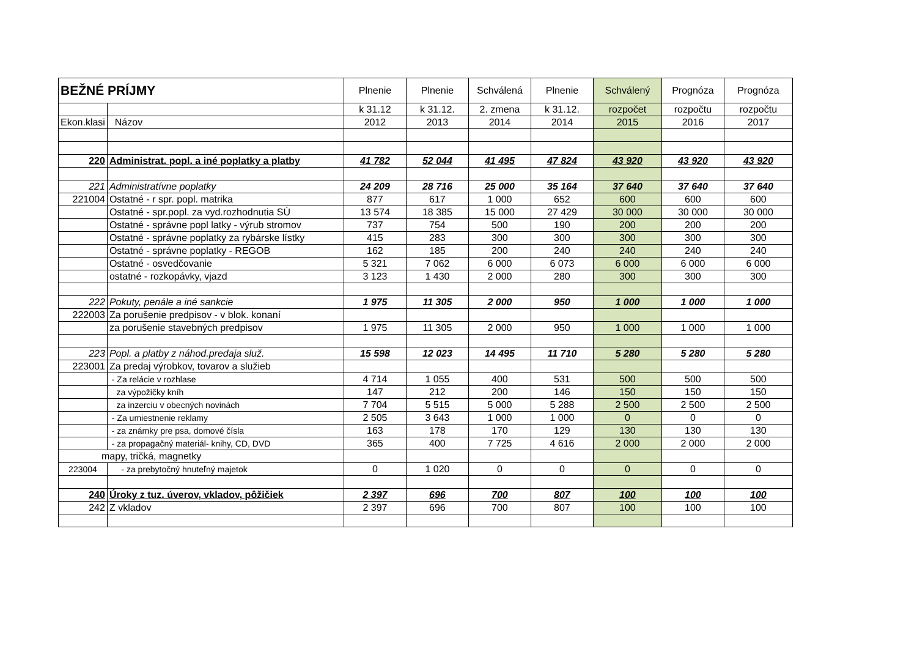| BEŽNÉ PRÍJMY | | Plnenie | Plnenie | Schválená | Plnenie | Schválený | Prognóza | Prognóza |
| --- | --- | --- | --- | --- | --- | --- | --- | --- |
| | | k 31.12 | k 31.12. | 2. zmena | k 31.12. | rozpočet | rozpočtu | rozpočtu |
| Ekon.klasi | Názov | 2012 | 2013 | 2014 | 2014 | 2015 | 2016 | 2017 |
| 220 | Administrat. popl. a iné poplatky a platby | 41 782 | 52 044 | 41 495 | 47 824 | 43 920 | 43 920 | 43 920 |
| 221 | Administratívne poplatky | 24 209 | 28 716 | 25 000 | 35 164 | 37 640 | 37 640 | 37 640 |
| 221004 | Ostatné - r spr. popl. matrika | 877 | 617 | 1 000 | 652 | 600 | 600 | 600 |
| | Ostatné - spr.popl. za vyd.rozhodnutia SÚ | 13 574 | 18 385 | 15 000 | 27 429 | 30 000 | 30 000 | 30 000 |
| | Ostatné - správne popl latky - výrub stromov | 737 | 754 | 500 | 190 | 200 | 200 | 200 |
| | Ostatné - správne poplatky za rybárske lístky | 415 | 283 | 300 | 300 | 300 | 300 | 300 |
| | Ostatné - správne poplatky - REGOB | 162 | 185 | 200 | 240 | 240 | 240 | 240 |
| | Ostatné - osvedčovanie | 5 321 | 7 062 | 6 000 | 6 073 | 6 000 | 6 000 | 6 000 |
| | ostatné - rozkopávky, vjazd | 3 123 | 1 430 | 2 000 | 280 | 300 | 300 | 300 |
| 222 | Pokuty, penále a iné sankcie | 1 975 | 11 305 | 2 000 | 950 | 1 000 | 1 000 | 1 000 |
| 222003 | Za porušenie predpisov - v blok. konaní | | | | | | | |
| | za porušenie stavebných predpisov | 1 975 | 11 305 | 2 000 | 950 | 1 000 | 1 000 | 1 000 |
| 223 | Popl. a platby z náhod.predaja služ. | 15 598 | 12 023 | 14 495 | 11 710 | 5 280 | 5 280 | 5 280 |
| 223001 | Za predaj výrobkov, tovarov a služieb | | | | | | | |
| | - Za relácie v rozhlase | 4 714 | 1 055 | 400 | 531 | 500 | 500 | 500 |
| | za výpožičky kníh | 147 | 212 | 200 | 146 | 150 | 150 | 150 |
| | za inzerciu v obecných novinách | 7 704 | 5 515 | 5 000 | 5 288 | 2 500 | 2 500 | 2 500 |
| | - Za umiestnenie reklamy | 2 505 | 3 643 | 1 000 | 1 000 | 0 | 0 | 0 |
| | - za známky pre psa, domové čísla | 163 | 178 | 170 | 129 | 130 | 130 | 130 |
| | - za propagačný materiál- knihy, CD, DVD | 365 | 400 | 7 725 | 4 616 | 2 000 | 2 000 | 2 000 |
| mapy, tričká, magnetky | | | | | | | | |
| 223004 | - za prebytočný hnuteľný majetok | 0 | 1 020 | 0 | 0 | 0 | 0 | 0 |
| 240 | Úroky z tuz. úverov, vkladov, pôžičiek | 2 397 | 696 | 700 | 807 | 100 | 100 | 100 |
| 242 | Z vkladov | 2 397 | 696 | 700 | 807 | 100 | 100 | 100 |